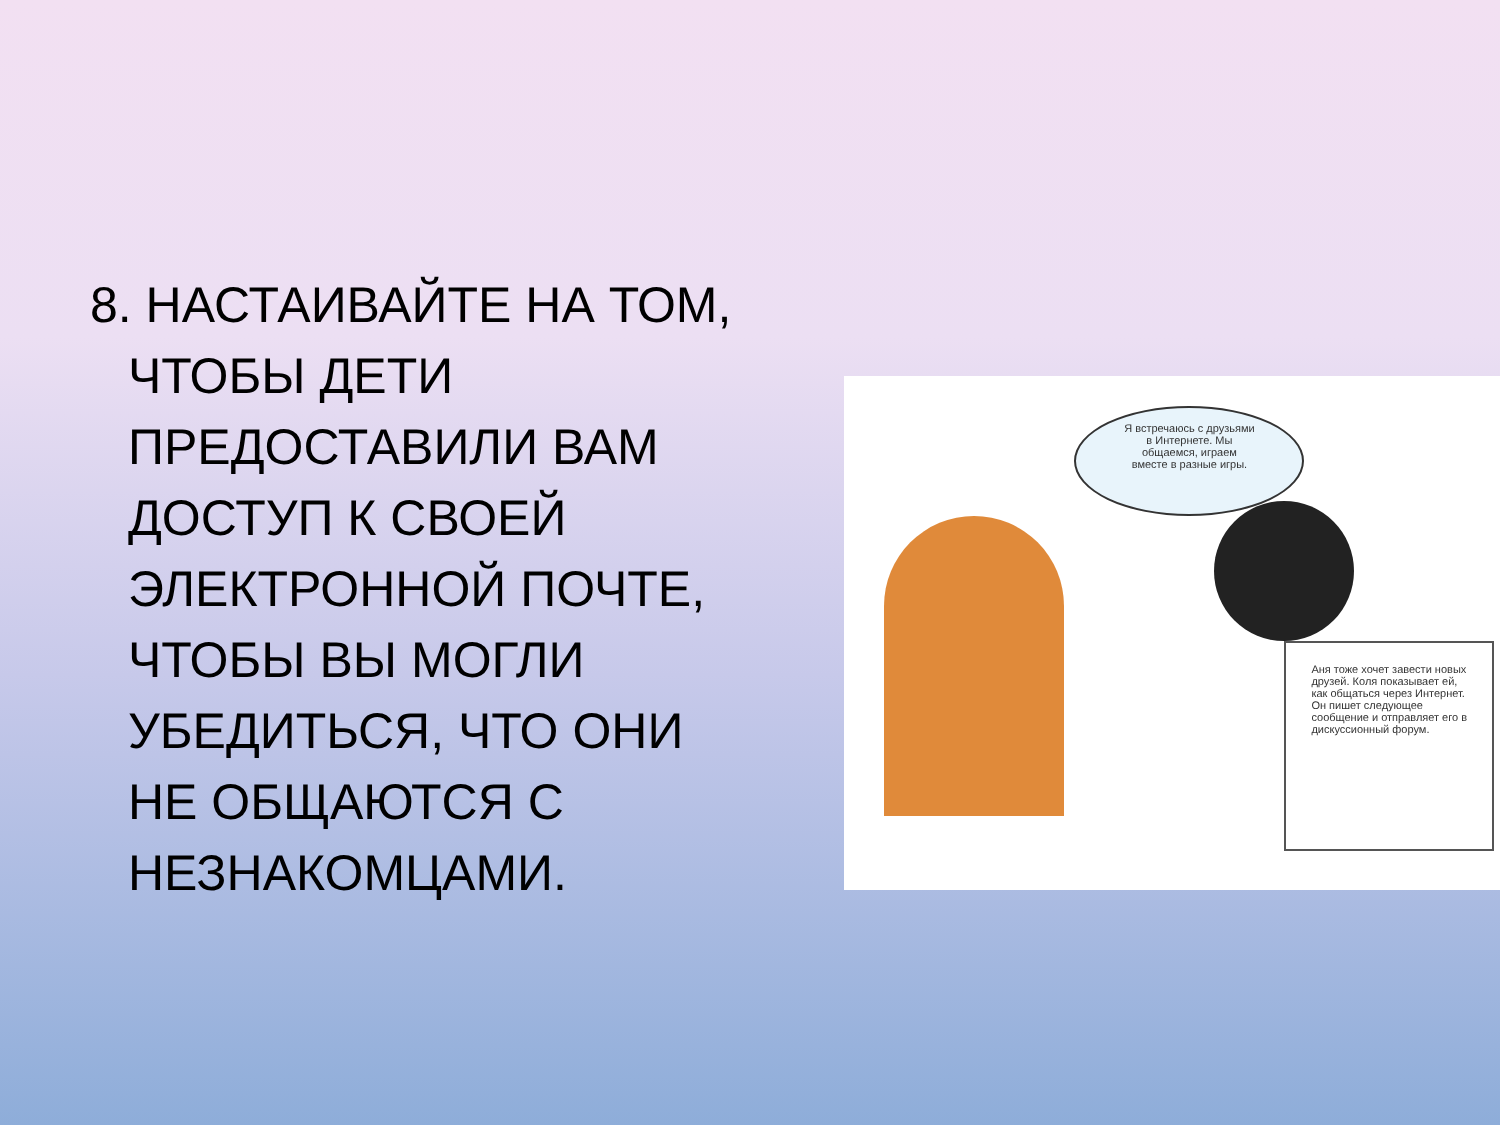8. НАСТАИВАЙТЕ НА ТОМ, ЧТОБЫ ДЕТИ ПРЕДОСТАВИЛИ ВАМ ДОСТУП К СВОЕЙ ЭЛЕКТРОННОЙ ПОЧТЕ, ЧТОБЫ ВЫ МОГЛИ УБЕДИТЬСЯ, ЧТО ОНИ НЕ ОБЩАЮТСЯ С НЕЗНАКОМЦАМИ.
Я встречаюсь с друзьями
в Интернете. Мы
общаемся, играем
вместе в разные игры.
Аня тоже хочет завести новых друзей. Коля показывает ей, как общаться через Интернет. Он пишет следующее сообщение и отправляет его в дискуссионный форум.